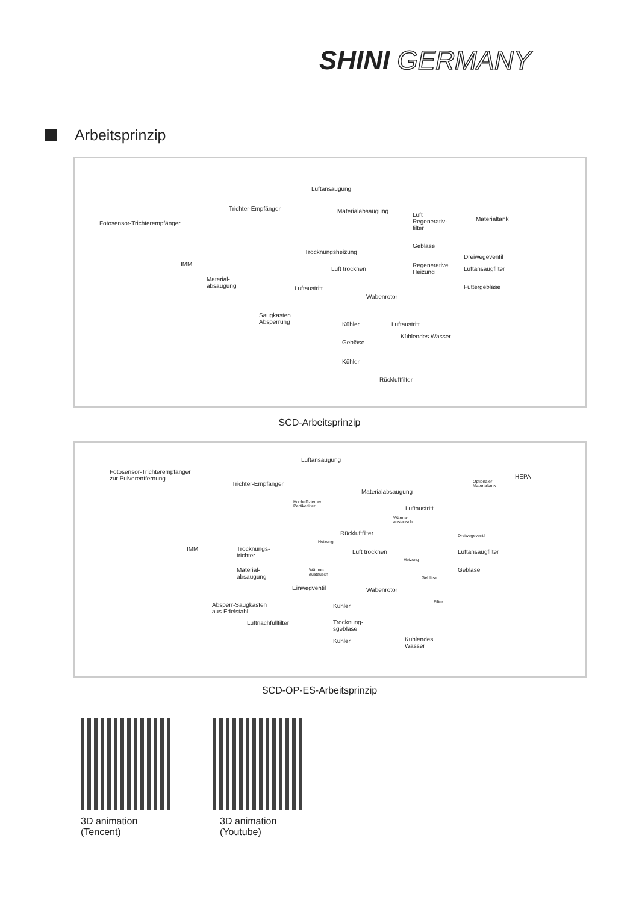SHINI GERMANY
Arbeitsprinzip
Luftansaugung
Trichter-Empfänger Materialabsaugung
Luft
Regenerativ-
filter
Materialtank
Fotosensor-Trichterempfänger
Gebläse
Trocknungsheizung
Dreiwegeventil
IMM
Luft trocknen
Regenerative
Heizung
Luftansaugfilter
Material-
absaugung
Luftaustritt Füttergebläse
Wabenrotor
Saugkasten
Absperrung
Kühler Luftaustritt
Gebläse
Kühlendes Wasser
Kühler
Rückluftfilter
SCD-Arbeitsprinzip
Luftansaugung
Fotosensor-Trichterempfänger
zur Pulverentfernung
HEPA
Optionaler
Materialtank
Trichter-Empfänger
Materialabsaugung
Hocheffizienter
Partikelfilter
Luftaustritt
Wärme-
austausch
Rückluftfilter Dreiwegeventil
Heizung
IMM
Trocknungs-
trichter
Luft trocknen
Heizung
Luftansaugfilter
Wärme-
austausch
Material-
absaugung
Gebläse
Gebläse
Einwegventil Wabenrotor
Absperr-Saugkasten
aus Edelstahl
Filter
Kühler
Luftnachfüllfilter
Trocknung-
sgebläse
Kühlendes
Wasser
Kühler
SCD-OP-ES-Arbeitsprinzip
3D animation
(Tencent)
3D animation
(Youtube)